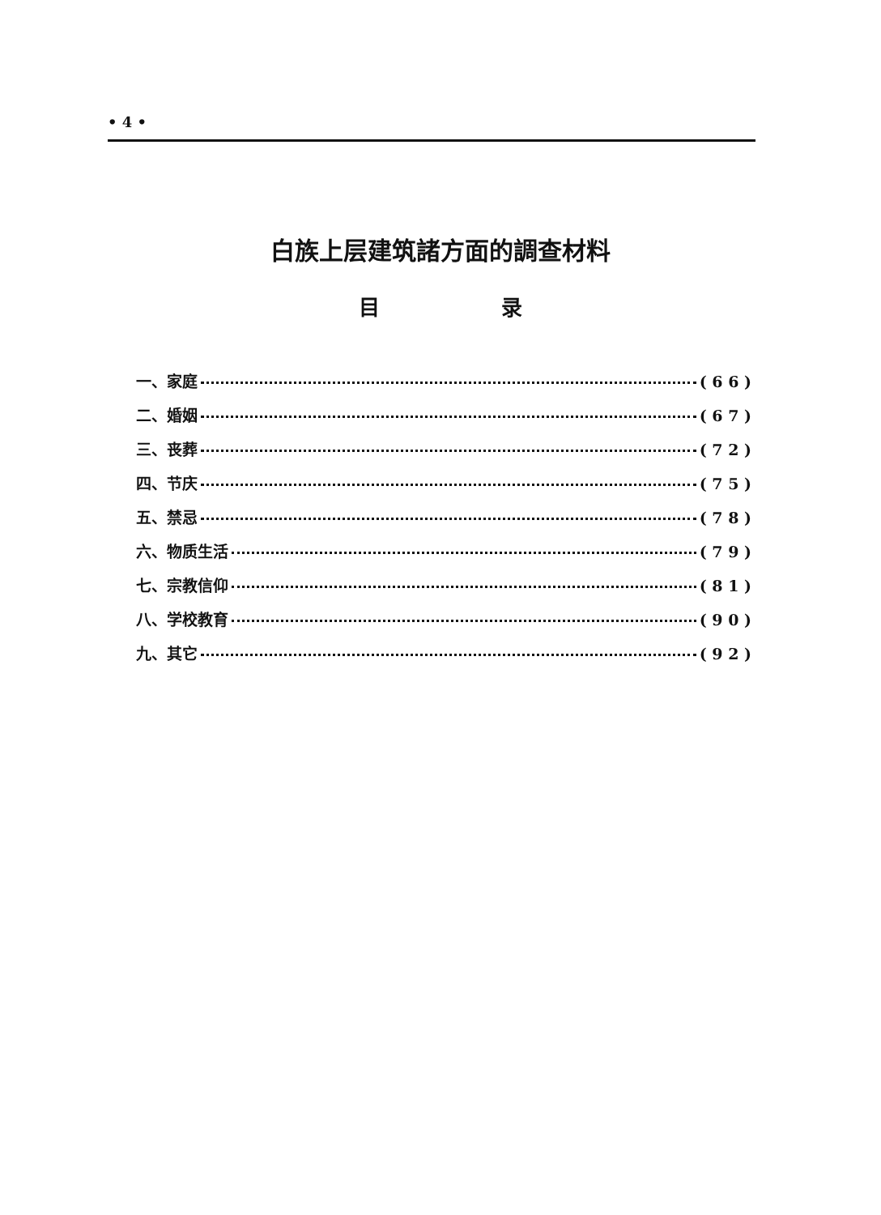• 4 •
白族上层建筑諸方面的調查材料
目 录
一、家庭 ( 6 6 )
二、婚姻 ( 6 7 )
三、丧葬 ( 7 2 )
四、节庆 ( 7 5 )
五、禁忌 ( 7 8 )
六、物质生活 ( 7 9 )
七、宗教信仰 ( 8 1 )
八、学校教育 ( 9 0 )
九、其它 ( 9 2 )